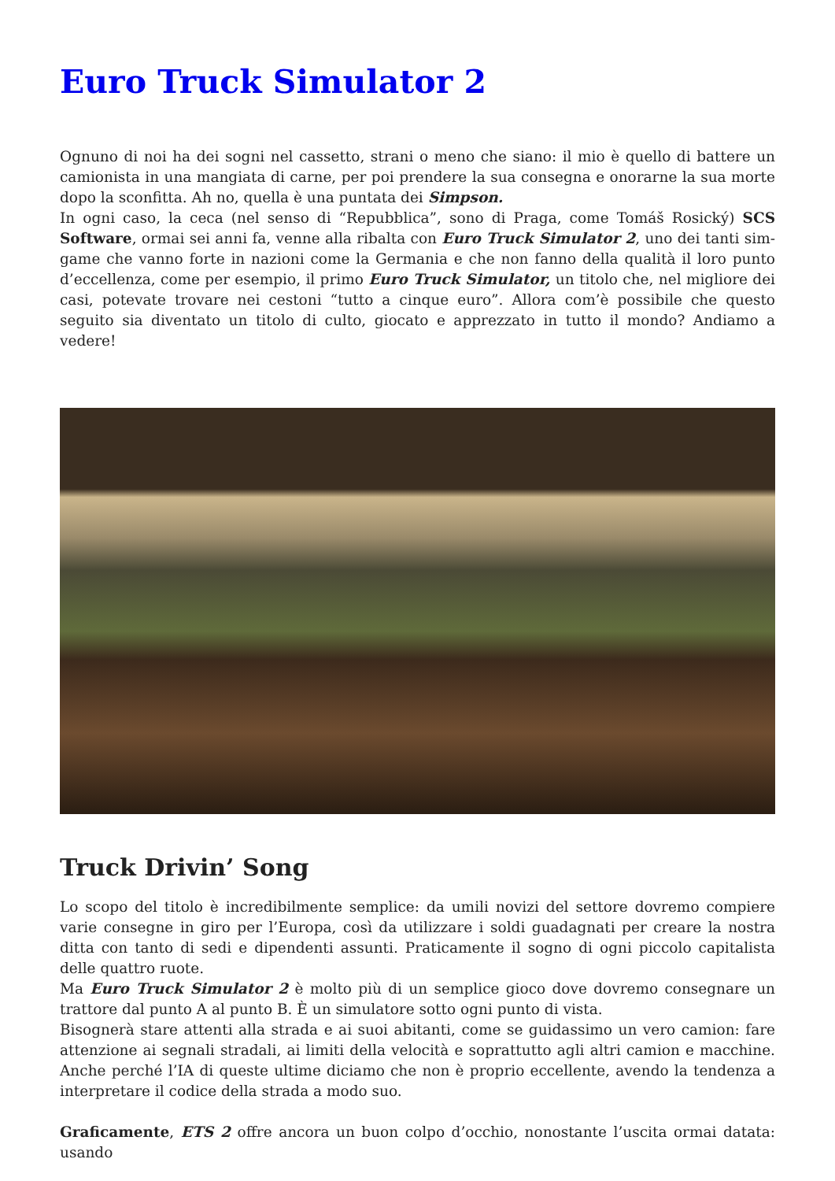Euro Truck Simulator 2
Ognuno di noi ha dei sogni nel cassetto, strani o meno che siano: il mio è quello di battere un camionista in una mangiata di carne, per poi prendere la sua consegna e onorarne la sua morte dopo la sconfitta. Ah no, quella è una puntata dei Simpson.
In ogni caso, la ceca (nel senso di “Repubblica”, sono di Praga, come Tomáš Rosický) SCS Software, ormai sei anni fa, venne alla ribalta con Euro Truck Simulator 2, uno dei tanti sim-game che vanno forte in nazioni come la Germania e che non fanno della qualità il loro punto d’eccellenza, come per esempio, il primo Euro Truck Simulator, un titolo che, nel migliore dei casi, potevate trovare nei cestoni “tutto a cinque euro”. Allora com’è possibile che questo seguito sia diventato un titolo di culto, giocato e apprezzato in tutto il mondo? Andiamo a vedere!
Truck Drivin’ Song
Lo scopo del titolo è incredibilmente semplice: da umili novizi del settore dovremo compiere varie consegne in giro per l’Europa, così da utilizzare i soldi guadagnati per creare la nostra ditta con tanto di sedi e dipendenti assunti. Praticamente il sogno di ogni piccolo capitalista delle quattro ruote.
Ma Euro Truck Simulator 2 è molto più di un semplice gioco dove dovremo consegnare un trattore dal punto A al punto B. È un simulatore sotto ogni punto di vista.
Bisognerà stare attenti alla strada e ai suoi abitanti, come se guidassimo un vero camion: fare attenzione ai segnali stradali, ai limiti della velocità e soprattutto agli altri camion e macchine. Anche perché l’IA di queste ultime diciamo che non è proprio eccellente, avendo la tendenza a interpretare il codice della strada a modo suo.
Graficamente, ETS 2 offre ancora un buon colpo d’occhio, nonostante l’uscita ormai datata: usando